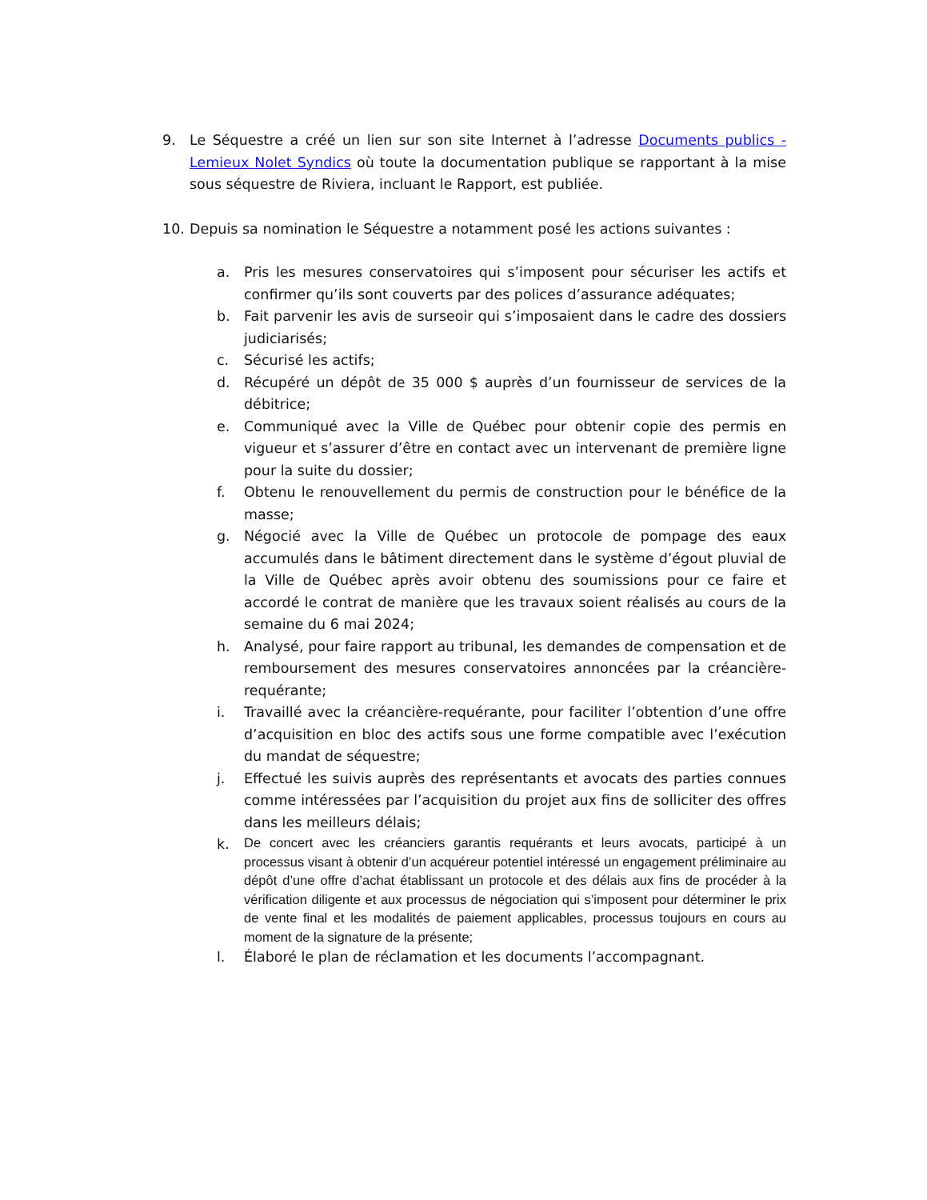9. Le Séquestre a créé un lien sur son site Internet à l’adresse Documents publics - Lemieux Nolet Syndics où toute la documentation publique se rapportant à la mise sous séquestre de Riviera, incluant le Rapport, est publiée.
10. Depuis sa nomination le Séquestre a notamment posé les actions suivantes :
a. Pris les mesures conservatoires qui s’imposent pour sécuriser les actifs et confirmer qu’ils sont couverts par des polices d’assurance adéquates;
b. Fait parvenir les avis de surseoir qui s’imposaient dans le cadre des dossiers judiciarisés;
c. Sécurisé les actifs;
d. Récupéré un dépôt de 35 000 $ auprès d’un fournisseur de services de la débitrice;
e. Communiqué avec la Ville de Québec pour obtenir copie des permis en vigueur et s’assurer d’être en contact avec un intervenant de première ligne pour la suite du dossier;
f. Obtenu le renouvellement du permis de construction pour le bénéfice de la masse;
g. Négocié avec la Ville de Québec un protocole de pompage des eaux accumulés dans le bâtiment directement dans le système d’égout pluvial de la Ville de Québec après avoir obtenu des soumissions pour ce faire et accordé le contrat de manière que les travaux soient réalisés au cours de la semaine du 6 mai 2024;
h. Analysé, pour faire rapport au tribunal, les demandes de compensation et de remboursement des mesures conservatoires annoncées par la créancière-requérante;
i. Travaillé avec la créancière-requérante, pour faciliter l’obtention d’une offre d’acquisition en bloc des actifs sous une forme compatible avec l’exécution du mandat de séquestre;
j. Effectué les suivis auprès des représentants et avocats des parties connues comme intéressées par l’acquisition du projet aux fins de solliciter des offres dans les meilleurs délais;
k.
De concert avec les créanciers garantis requérants et leurs avocats, participé à un processus visant à obtenir d’un acquéreur potentiel intéressé un engagement préliminaire au dépôt d’une offre d’achat établissant un protocole et des délais aux fins de procéder à la vérification diligente et aux processus de négociation qui s’imposent pour déterminer le prix de vente final et les modalités de paiement applicables, processus toujours en cours au moment de la signature de la présente;
l. Élaboré le plan de réclamation et les documents l’accompagnant.